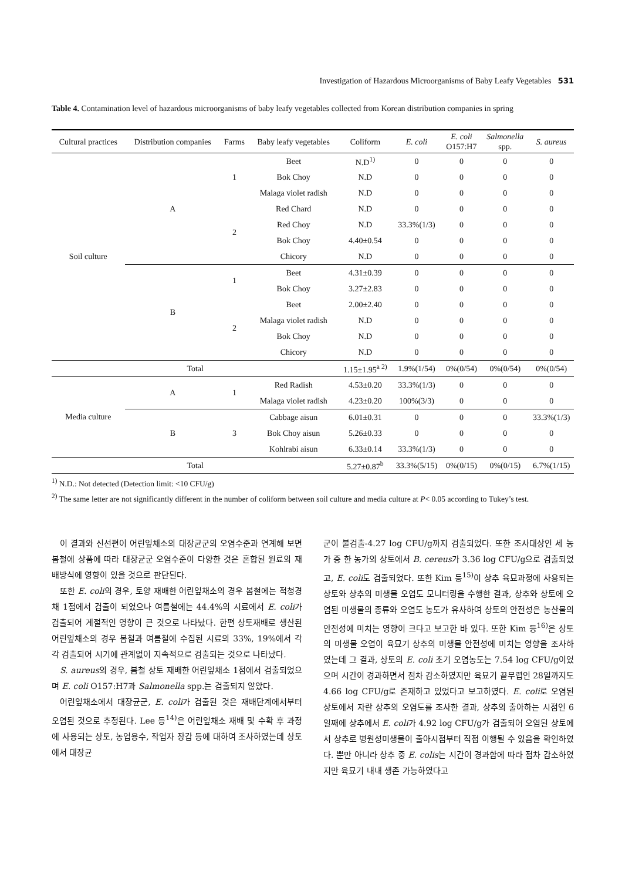Investigation of Hazardous Microorganisms of Baby Leafy Vegetables 531
Table 4. Contamination level of hazardous microorganisms of baby leafy vegetables collected from Korean distribution companies in spring
| Cultural practices | Distribution companies | Farms | Baby leafy vegetables | Coliform | E. coli | E. coli O157:H7 | Salmonella spp. | S. aureus |
| --- | --- | --- | --- | --- | --- | --- | --- | --- |
| Soil culture | A | 1 | Beet | N.D<sup>1)</sup> | 0 | 0 | 0 | 0 |
| | | | Bok Choy | N.D | 0 | 0 | 0 | 0 |
| | | | Malaga violet radish | N.D | 0 | 0 | 0 | 0 |
| | | 2 | Red Chard | N.D | 0 | 0 | 0 | 0 |
| | | | Red Choy | N.D | 33.3%(1/3) | 0 | 0 | 0 |
| | | | Bok Choy | 4.40±0.54 | 0 | 0 | 0 | 0 |
| | | | Chicory | N.D | 0 | 0 | 0 | 0 |
| | B | 1 | Beet | 4.31±0.39 | 0 | 0 | 0 | 0 |
| | | | Bok Choy | 3.27±2.83 | 0 | 0 | 0 | 0 |
| | | 2 | Beet | 2.00±2.40 | 0 | 0 | 0 | 0 |
| | | | Malaga violet radish | N.D | 0 | 0 | 0 | 0 |
| | | | Bok Choy | N.D | 0 | 0 | 0 | 0 |
| | | | Chicory | N.D | 0 | 0 | 0 | 0 |
| Total | | | | 1.15±1.95<sup>a 2)</sup> | 1.9%(1/54) | 0%(0/54) | 0%(0/54) | 0%(0/54) |
| Media culture | A | 1 | Red Radish | 4.53±0.20 | 33.3%(1/3) | 0 | 0 | 0 |
| | | | Malaga violet radish | 4.23±0.20 | 100%(3/3) | 0 | 0 | 0 |
| | B | 3 | Cabbage aisun | 6.01±0.31 | 0 | 0 | 0 | 33.3%(1/3) |
| | | | Bok Choy aisun | 5.26±0.33 | 0 | 0 | 0 | 0 |
| | | | Kohlrabi aisun | 6.33±0.14 | 33.3%(1/3) | 0 | 0 | 0 |
| Total | | | | 5.27±0.87<sup>b</sup> | 33.3%(5/15) | 0%(0/15) | 0%(0/15) | 6.7%(1/15) |
<sup>1)</sup> N.D.: Not detected (Detection limit: <10 CFU/g)
<sup>2)</sup> The same letter are not significantly different in the number of coliform between soil culture and media culture at P< 0.05 according to Tukey’s test.
이 결과와 신선편이 어린잎채소의 대장균군의 오염수준과 연계해 보면 봄철에 상품에 따라 대장균군 오염수준이 다양한 것은 혼합된 원료의 재배방식에 영향이 있을 것으로 판단된다.
또한 E. coli의 경우, 토양 재배한 어린잎채소의 경우 봄철에는 적청경채 1점에서 검출이 되었으나 여름철에는 44.4%의 시료에서 E. coli가 검출되어 계절적인 영향이 큰 것으로 나타났다. 한편 상토재배로 생산된 어린잎채소의 경우 봄철과 여름철에 수집된 시료의 33%, 19%에서 각각 검출되어 시기에 관계없이 지속적으로 검출되는 것으로 나타났다.
S. aureus의 경우, 봄철 상토 재배한 어린잎채소 1점에서 검출되었으며 E. coli O157:H7과 Salmonella spp.는 검출되지 않았다.
어린잎채소에서 대장균군, E. coli가 검출된 것은 재배단계에서부터 오염된 것으로 추정된다. Lee 등<sup>14)</sup>은 어린잎채소 재배 및 수확 후 과정에 사용되는 상토, 농업용수, 작업자 장갑 등에 대하여 조사하였는데 상토에서 대장균
군이 불검출-4.27 log CFU/g까지 검출되었다. 또한 조사대상인 세 농가 중 한 농가의 상토에서 B. cereus가 3.36 log CFU/g으로 검출되었고, E. coli도 검출되었다. 또한 Kim 등<sup>15)</sup>이 상추 육묘과정에 사용되는 상토와 상추의 미생물 오염도 모니터링을 수행한 결과, 상추와 상토에 오염된 미생물의 종류와 오염도 농도가 유사하여 상토의 안전성은 농산물의 안전성에 미치는 영향이 크다고 보고한 바 있다. 또한 Kim 등<sup>16)</sup>은 상토의 미생물 오염이 육묘기 상추의 미생물 안전성에 미치는 영향을 조사하였는데 그 결과, 상토의 E. coli 초기 오염농도는 7.54 log CFU/g이었으며 시간이 경과하면서 점차 감소하였지만 육묘기 끝무렵인 28일까지도 4.66 log CFU/g로 존재하고 있었다고 보고하였다. E. coli로 오염된 상토에서 자란 상추의 오염도를 조사한 결과, 상추의 출아하는 시점인 6일째에 상추에서 E. coli가 4.92 log CFU/g가 검출되어 오염된 상토에서 상추로 병원성미생물이 출아시점부터 직접 이행될 수 있음을 확인하였다. 뿐만 아니라 상추 중 E. colis는 시간이 경과함에 따라 점차 감소하였지만 육묘기 내내 생존 가능하였다고